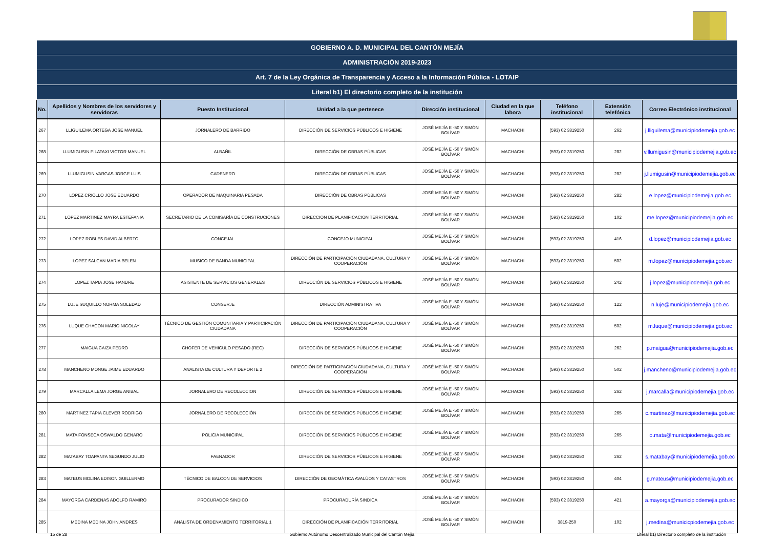| GOBIERNO A. D. MUNICIPAL DEL CANTÓN MEJÍA | | | | | | | | |
| --- | --- | --- | --- | --- | --- | --- | --- | --- |
| ADMINISTRACIÓN 2019-2023 | | | | | | | | |
| Art. 7 de la Ley Orgánica de Transparencia y Acceso a la Información Pública - LOTAIP | | | | | | | | |
| Literal b1) El directorio completo de la institución | | | | | | | | |
| No. | Apellidos y Nombres de los servidores y servidoras | Puesto Institucional | Unidad a la que pertenece | Dirección institucional | Ciudad en la que labora | Teléfono institucional | Extensión telefónica | Correo Electrónico institucional |
| 267 | LLIGUILEMA ORTEGA JOSE MANUEL | JORNALERO DE BARRIDO | DIRECCIÓN DE SERVICIOS PÚBLICOS E HIGIENE | JOSÉ MEJÍA E -50 Y SIMÓN BOLÍVAR | MACHACHI | (593) 02 3819250 | 262 | j.lliguilema@municipiodemejia.gob.ec |
| 268 | LLUMIGUSIN PILATAXI VICTOR MANUEL | ALBAÑIL | DIRECCIÓN DE OBRAS PÚBLICAS | JOSÉ MEJÍA E -50 Y SIMÓN BOLÍVAR | MACHACHI | (593) 02 3819250 | 282 | v.llumigusin@municipiodemejia.gob.ec |
| 269 | LLUMIGUSIN VARGAS JORGE LUIS | CADENERO | DIRECCIÓN DE OBRAS PÚBLICAS | JOSÉ MEJÍA E -50 Y SIMÓN BOLÍVAR | MACHACHI | (593) 02 3819250 | 282 | j.llumigusin@municipiodemejia.gob.ec |
| 270 | LOPEZ CRIOLLO JOSE EDUARDO | OPERADOR DE MAQUINARIA PESADA | DIRECCIÓN DE OBRAS PÚBLICAS | JOSÉ MEJÍA E -50 Y SIMÓN BOLÍVAR | MACHACHI | (593) 02 3819250 | 282 | e.lopez@municipiodemejia.gob.ec |
| 271 | LOPEZ MARTINEZ MAYRA ESTEFANIA | SECRETARIO DE LA COMISARÍA DE CONSTRUCIONES | DIRECCION DE PLANIFICACION TERRITORIAL | JOSÉ MEJÍA E -50 Y SIMÓN BOLÍVAR | MACHACHI | (593) 02 3819250 | 102 | me.lopez@municipiodemejia.gob.ec |
| 272 | LOPEZ ROBLES DAVID ALBERTO | CONCEJAL | CONCEJO MUNICIPAL | JOSÉ MEJÍA E -50 Y SIMÓN BOLÍVAR | MACHACHI | (593) 02 3819250 | 416 | d.lopez@municipiodemejia.gob.ec |
| 273 | LOPEZ SALCAN MARIA BELEN | MUSICO DE BANDA MUNICIPAL | DIRECCIÓN DE PARTICIPACIÓN CIUDADANA, CULTURA Y COOPERACIÓN | JOSÉ MEJÍA E -50 Y SIMÓN BOLÍVAR | MACHACHI | (593) 02 3819250 | 502 | m.lopez@municipiodemejia.gob.ec |
| 274 | LOPEZ TAPIA JOSE HANDRE | ASISTENTE DE SERVICIOS GENERALES | DIRECCIÓN DE SERVICIOS PÚBLICOS E HIGIENE | JOSÉ MEJÍA E -50 Y SIMÓN BOLÍVAR | MACHACHI | (593) 02 3819250 | 242 | j.lopez@municipiodemejia.gob.ec |
| 275 | LUJE SUQUILLO NORMA SOLEDAD | CONSERJE | DIRECCIÓN ADMINISTRATIVA | JOSÉ MEJÍA E -50 Y SIMÓN BOLÍVAR | MACHACHI | (593) 02 3819250 | 122 | n.luje@municipiodemejia.gob.ec |
| 276 | LUQUE CHACON MARIO NICOLAY | TÉCNICO DE GESTIÓN COMUNITARIA Y PARTICIPACIÓN CIUDADANA | DIRECCIÓN DE PARTICIPACIÓN CIUDADANA, CULTURA Y COOPERACIÓN | JOSÉ MEJÍA E -50 Y SIMÓN BOLÍVAR | MACHACHI | (593) 02 3819250 | 502 | m.luque@municipiodemejia.gob.ec |
| 277 | MAIGUA CAIZA PEDRO | CHOFER DE VEHICULO PESADO (REC) | DIRECCIÓN DE SERVICIOS PÚBLICOS E HIGIENE | JOSÉ MEJÍA E -50 Y SIMÓN BOLÍVAR | MACHACHI | (593) 02 3819250 | 262 | p.maigua@municipiodemejia.gob.ec |
| 278 | MANCHENO MONGE JAIME EDUARDO | ANALISTA DE CULTURA Y DEPORTE 2 | DIRECCIÓN DE PARTICIPACIÓN CIUDADANA, CULTURA Y COOPERACIÓN | JOSÉ MEJÍA E -50 Y SIMÓN BOLÍVAR | MACHACHI | (593) 02 3819250 | 502 | j.mancheno@municipiodemejia.gob.ec |
| 279 | MARCALLA LEMA JORGE ANIBAL | JORNALERO DE RECOLECCION | DIRECCIÓN DE SERVICIOS PÚBLICOS E HIGIENE | JOSÉ MEJÍA E -50 Y SIMÓN BOLÍVAR | MACHACHI | (593) 02 3819250 | 262 | j.marcalla@municipiodemejia.gob.ec |
| 280 | MARTINEZ TAPIA CLEVER RODRIGO | JORNALERO DE RECOLECCIÓN | DIRECCIÓN DE SERVICIOS PÚBLICOS E HIGIENE | JOSÉ MEJÍA E -50 Y SIMÓN BOLÍVAR | MACHACHI | (593) 02 3819250 | 265 | c.martinez@municipiodemejia.gob.ec |
| 281 | MATA FONSECA OSWALDO GENARO | POLICIA MUNICIPAL | DIRECCIÓN DE SERVICIOS PÚBLICOS E HIGIENE | JOSÉ MEJÍA E -50 Y SIMÓN BOLÍVAR | MACHACHI | (593) 02 3819250 | 265 | o.mata@municipiodemejia.gob.ec |
| 282 | MATABAY TOAPANTA SEGUNDO JULIO | FAENADOR | DIRECCIÓN DE SERVICIOS PÚBLICOS E HIGIENE | JOSÉ MEJÍA E -50 Y SIMÓN BOLÍVAR | MACHACHI | (593) 02 3819250 | 262 | s.matabay@municipiodemejia.gob.ec |
| 283 | MATEUS MOLINA EDISON GUILLERMO | TÉCNICO DE BALCON DE SERVICIOS | DIRECCIÓN DE GEOMÁTICA AVALÚOS Y CATASTROS | JOSÉ MEJÍA E -50 Y SIMÓN BOLÍVAR | MACHACHI | (593) 02 3819250 | 404 | g.mateus@municipiodemejia.gob.ec |
| 284 | MAYORGA CARDENAS ADOLFO RAMIRO | PROCURADOR SINDICO | PROCURADURÍA SINDICA | JOSÉ MEJÍA E -50 Y SIMÓN BOLÍVAR | MACHACHI | (593) 02 3819250 | 421 | a.mayorga@municipiodemejia.gob.ec |
| 285 | MEDINA MEDINA JOHN ANDRES | ANALISTA DE ORDENAMIENTO TERRITORIAL 1 | DIRECCIÓN DE PLANIFICACIÓN TERRITORIAL | JOSÉ MEJÍA E -50 Y SIMÓN BOLÍVAR | MACHACHI | 3819-250 | 102 | j.medina@municicpiodemejia.gob.ec |
15 de 28 Gobierno Autónomo Descentralizado Municipal del Cantón Mejía Literal b1) Directorio completo de la institución